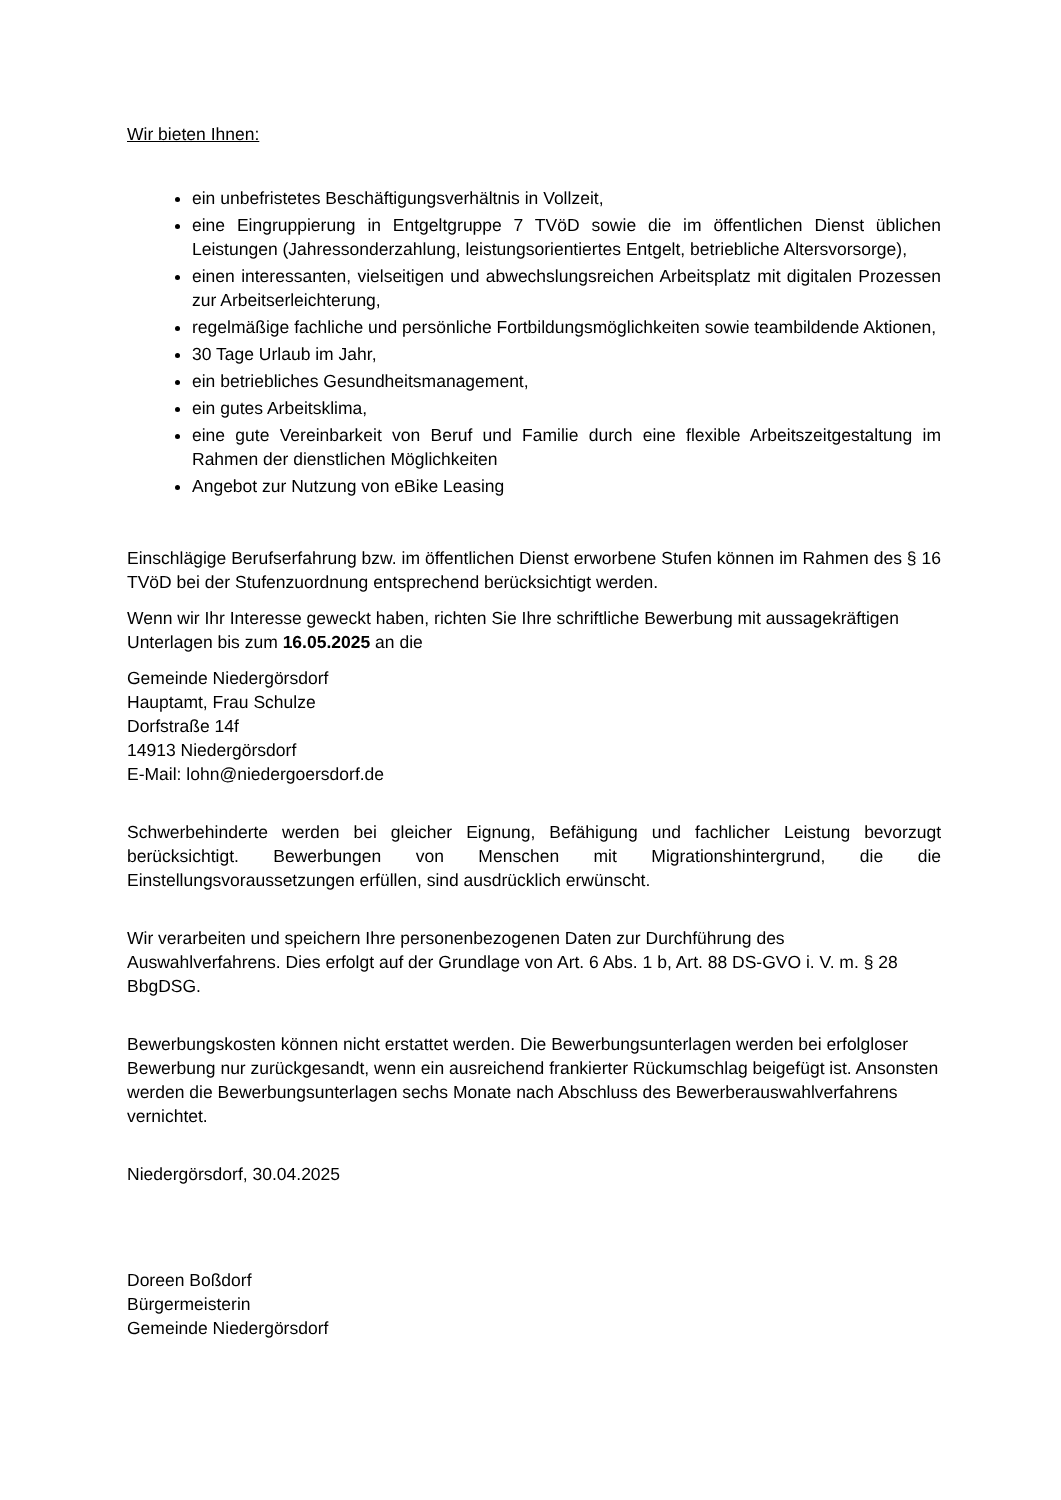Wir bieten Ihnen:
ein unbefristetes Beschäftigungsverhältnis in Vollzeit,
eine Eingruppierung in Entgeltgruppe 7 TVöD sowie die im öffentlichen Dienst üblichen Leistungen (Jahressonderzahlung, leistungsorientiertes Entgelt, betriebliche Altersvorsorge),
einen interessanten, vielseitigen und abwechslungsreichen Arbeitsplatz mit digitalen Prozessen zur Arbeitserleichterung,
regelmäßige fachliche und persönliche Fortbildungsmöglichkeiten sowie teambildende Aktionen,
30 Tage Urlaub im Jahr,
ein betriebliches Gesundheitsmanagement,
ein gutes Arbeitsklima,
eine gute Vereinbarkeit von Beruf und Familie durch eine flexible Arbeitszeitgestaltung im Rahmen der dienstlichen Möglichkeiten
Angebot zur Nutzung von eBike Leasing
Einschlägige Berufserfahrung bzw. im öffentlichen Dienst erworbene Stufen können im Rahmen des § 16 TVöD bei der Stufenzuordnung entsprechend berücksichtigt werden.
Wenn wir Ihr Interesse geweckt haben, richten Sie Ihre schriftliche Bewerbung mit aussagekräftigen Unterlagen bis zum 16.05.2025 an die
Gemeinde Niedergörsdorf
Hauptamt, Frau Schulze
Dorfstraße 14f
14913 Niedergörsdorf
E-Mail: lohn@niedergoersdorf.de
Schwerbehinderte werden bei gleicher Eignung, Befähigung und fachlicher Leistung bevorzugt berücksichtigt. Bewerbungen von Menschen mit Migrationshintergrund, die die Einstellungsvoraussetzungen erfüllen, sind ausdrücklich erwünscht.
Wir verarbeiten und speichern Ihre personenbezogenen Daten zur Durchführung des Auswahlverfahrens. Dies erfolgt auf der Grundlage von Art. 6 Abs. 1 b, Art. 88 DS-GVO i. V. m. § 28 BbgDSG.
Bewerbungskosten können nicht erstattet werden. Die Bewerbungsunterlagen werden bei erfolgloser Bewerbung nur zurückgesandt, wenn ein ausreichend frankierter Rückumschlag beigefügt ist. Ansonsten werden die Bewerbungsunterlagen sechs Monate nach Abschluss des Bewerberauswahlverfahrens vernichtet.
Niedergörsdorf, 30.04.2025
Doreen Boßdorf
Bürgermeisterin
Gemeinde Niedergörsdorf